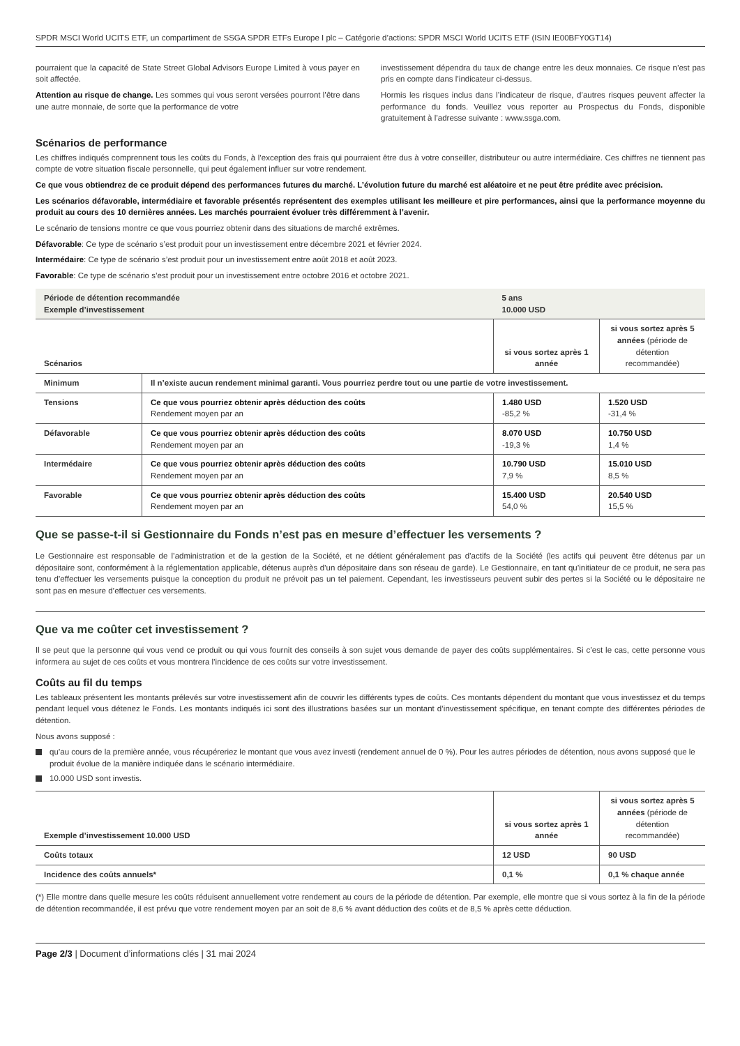SPDR MSCI World UCITS ETF, un compartiment de SSGA SPDR ETFs Europe I plc – Catégorie d’actions: SPDR MSCI World UCITS ETF (ISIN IE00BFY0GT14)
pourraient que la capacité de State Street Global Advisors Europe Limited à vous payer en soit affectée.
Attention au risque de change. Les sommes qui vous seront versées pourront l’être dans une autre monnaie, de sorte que la performance de votre
investissement dépendra du taux de change entre les deux monnaies. Ce risque n’est pas pris en compte dans l’indicateur ci-dessus.
Hormis les risques inclus dans l’indicateur de risque, d’autres risques peuvent affecter la performance du fonds. Veuillez vous reporter au Prospectus du Fonds, disponible gratuitement à l’adresse suivante : www.ssga.com.
Scénarios de performance
Les chiffres indiqués comprennent tous les coûts du Fonds, à l’exception des frais qui pourraient être dus à votre conseiller, distributeur ou autre intermédiaire. Ces chiffres ne tiennent pas compte de votre situation fiscale personnelle, qui peut également influer sur votre rendement.
Ce que vous obtiendrez de ce produit dépend des performances futures du marché. L’évolution future du marché est aléatoire et ne peut être prédite avec précision.
Les scénarios défavorable, intermédiaire et favorable présentés représentent des exemples utilisant les meilleure et pire performances, ainsi que la performance moyenne du produit au cours des 10 dernières années. Les marchés pourraient évoluer très différemment à l’avenir.
Le scénario de tensions montre ce que vous pourriez obtenir dans des situations de marché extrêmes.
Défavorable: Ce type de scénario s’est produit pour un investissement entre décembre 2021 et février 2024.
Intermédaire: Ce type de scénario s’est produit pour un investissement entre août 2018 et août 2023.
Favorable: Ce type de scénario s’est produit pour un investissement entre octobre 2016 et octobre 2021.
| Période de détention recommandée Exemple d’investissement | | 5 ans 10.000 USD | |
| --- | --- | --- | --- |
| Scénarios | | si vous sortez après 1 année | si vous sortez après 5 années (période de détention recommandée) |
| Minimum | Il n’existe aucun rendement minimal garanti. Vous pourriez perdre tout ou une partie de votre investissement. | | |
| Tensions | Ce que vous pourriez obtenir après déduction des coûts Rendement moyen par an | 1.480 USD -85,2 % | 1.520 USD -31,4 % |
| Défavorable | Ce que vous pourriez obtenir après déduction des coûts Rendement moyen par an | 8.070 USD -19,3 % | 10.750 USD 1,4 % |
| Intermédaire | Ce que vous pourriez obtenir après déduction des coûts Rendement moyen par an | 10.790 USD 7,9 % | 15.010 USD 8,5 % |
| Favorable | Ce que vous pourriez obtenir après déduction des coûts Rendement moyen par an | 15.400 USD 54,0 % | 20.540 USD 15,5 % |
Que se passe-t-il si Gestionnaire du Fonds n’est pas en mesure d’effectuer les versements ?
Le Gestionnaire est responsable de l’administration et de la gestion de la Société, et ne détient généralement pas d’actifs de la Société (les actifs qui peuvent être détenus par un dépositaire sont, conformément à la réglementation applicable, détenus auprès d’un dépositaire dans son réseau de garde). Le Gestionnaire, en tant qu’initiateur de ce produit, ne sera pas tenu d’effectuer les versements puisque la conception du produit ne prévoit pas un tel paiement. Cependant, les investisseurs peuvent subir des pertes si la Société ou le dépositaire ne sont pas en mesure d’effectuer ces versements.
Que va me coûter cet investissement ?
Il se peut que la personne qui vous vend ce produit ou qui vous fournit des conseils à son sujet vous demande de payer des coûts supplémentaires. Si c’est le cas, cette personne vous informera au sujet de ces coûts et vous montrera l’incidence de ces coûts sur votre investissement.
Coûts au fil du temps
Les tableaux présentent les montants prélevés sur votre investissement afin de couvrir les différents types de coûts. Ces montants dépendent du montant que vous investissez et du temps pendant lequel vous détenez le Fonds. Les montants indiqués ici sont des illustrations basées sur un montant d’investissement spécifique, en tenant compte des différentes périodes de détention.
Nous avons supposé :
qu’au cours de la première année, vous récupéreriez le montant que vous avez investi (rendement annuel de 0 %). Pour les autres périodes de détention, nous avons supposé que le produit évolue de la manière indiquée dans le scénario intermédiaire.
10.000 USD sont investis.
| Exemple d’investissement 10.000 USD | si vous sortez après 1 année | si vous sortez après 5 années (période de détention recommandée) |
| --- | --- | --- |
| Coûts totaux | 12 USD | 90 USD |
| Incidence des coûts annuels* | 0,1 % | 0,1 % chaque année |
(*) Elle montre dans quelle mesure les coûts réduisent annuellement votre rendement au cours de la période de détention. Par exemple, elle montre que si vous sortez à la fin de la période de détention recommandée, il est prévu que votre rendement moyen par an soit de 8,6 % avant déduction des coûts et de 8,5 % après cette déduction.
Page 2/3 | Document d’informations clés | 31 mai 2024